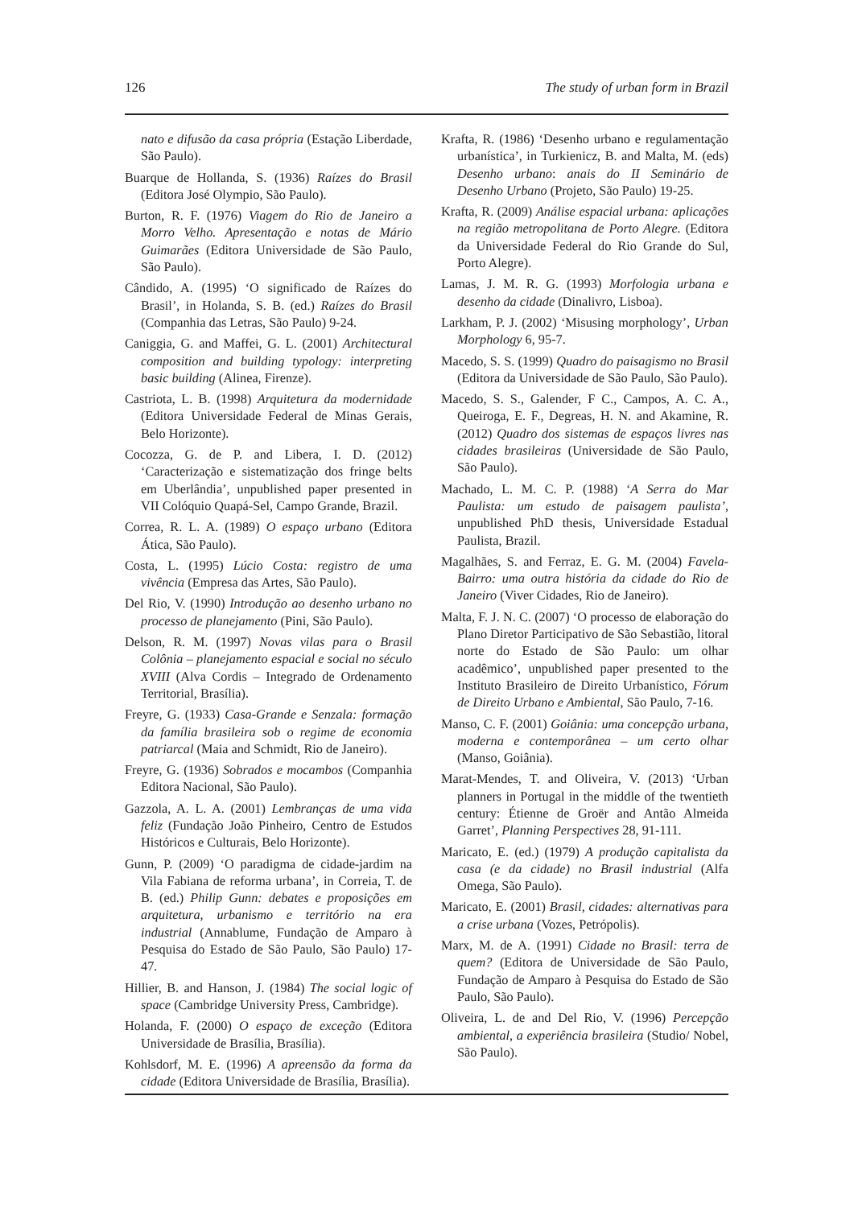126 The study of urban form in Brazil
nato e difusão da casa própria (Estação Liberdade, São Paulo).
Buarque de Hollanda, S. (1936) Raízes do Brasil (Editora José Olympio, São Paulo).
Burton, R. F. (1976) Viagem do Rio de Janeiro a Morro Velho. Apresentação e notas de Mário Guimarães (Editora Universidade de São Paulo, São Paulo).
Cândido, A. (1995) ‘O significado de Raízes do Brasil’, in Holanda, S. B. (ed.) Raízes do Brasil (Companhia das Letras, São Paulo) 9-24.
Caniggia, G. and Maffei, G. L. (2001) Architectural composition and building typology: interpreting basic building (Alinea, Firenze).
Castriota, L. B. (1998) Arquitetura da modernidade (Editora Universidade Federal de Minas Gerais, Belo Horizonte).
Cocozza, G. de P. and Libera, I. D. (2012) ‘Caracterização e sistematização dos fringe belts em Uberlândia’, unpublished paper presented in VII Colóquio Quapá-Sel, Campo Grande, Brazil.
Correa, R. L. A. (1989) O espaço urbano (Editora Ática, São Paulo).
Costa, L. (1995) Lúcio Costa: registro de uma vivência (Empresa das Artes, São Paulo).
Del Rio, V. (1990) Introdução ao desenho urbano no processo de planejamento (Pini, São Paulo).
Delson, R. M. (1997) Novas vilas para o Brasil Colônia – planejamento espacial e social no século XVIII (Alva Cordis – Integrado de Ordenamento Territorial, Brasília).
Freyre, G. (1933) Casa-Grande e Senzala: formação da família brasileira sob o regime de economia patriarcal (Maia and Schmidt, Rio de Janeiro).
Freyre, G. (1936) Sobrados e mocambos (Companhia Editora Nacional, São Paulo).
Gazzola, A. L. A. (2001) Lembranças de uma vida feliz (Fundação João Pinheiro, Centro de Estudos Históricos e Culturais, Belo Horizonte).
Gunn, P. (2009) ‘O paradigma de cidade-jardim na Vila Fabiana de reforma urbana’, in Correia, T. de B. (ed.) Philip Gunn: debates e proposições em arquitetura, urbanismo e território na era industrial (Annablume, Fundação de Amparo à Pesquisa do Estado de São Paulo, São Paulo) 17-47.
Hillier, B. and Hanson, J. (1984) The social logic of space (Cambridge University Press, Cambridge).
Holanda, F. (2000) O espaço de exceção (Editora Universidade de Brasília, Brasília).
Kohlsdorf, M. E. (1996) A apreensão da forma da cidade (Editora Universidade de Brasília, Brasília).
Krafta, R. (1986) ‘Desenho urbano e regulamentação urbanística’, in Turkienicz, B. and Malta, M. (eds) Desenho urbano: anais do II Seminário de Desenho Urbano (Projeto, São Paulo) 19-25.
Krafta, R. (2009) Análise espacial urbana: aplicações na região metropolitana de Porto Alegre. (Editora da Universidade Federal do Rio Grande do Sul, Porto Alegre).
Lamas, J. M. R. G. (1993) Morfologia urbana e desenho da cidade (Dinalivro, Lisboa).
Larkham, P. J. (2002) ‘Misusing morphology’, Urban Morphology 6, 95-7.
Macedo, S. S. (1999) Quadro do paisagismo no Brasil (Editora da Universidade de São Paulo, São Paulo).
Macedo, S. S., Galender, F C., Campos, A. C. A., Queiroga, E. F., Degreas, H. N. and Akamine, R. (2012) Quadro dos sistemas de espaços livres nas cidades brasileiras (Universidade de São Paulo, São Paulo).
Machado, L. M. C. P. (1988) ‘A Serra do Mar Paulista: um estudo de paisagem paulista’, unpublished PhD thesis, Universidade Estadual Paulista, Brazil.
Magalhães, S. and Ferraz, E. G. M. (2004) Favela-Bairro: uma outra história da cidade do Rio de Janeiro (Viver Cidades, Rio de Janeiro).
Malta, F. J. N. C. (2007) ‘O processo de elaboração do Plano Diretor Participativo de São Sebastião, litoral norte do Estado de São Paulo: um olhar acadêmico’, unpublished paper presented to the Instituto Brasileiro de Direito Urbanístico, Fórum de Direito Urbano e Ambiental, São Paulo, 7-16.
Manso, C. F. (2001) Goiânia: uma concepção urbana, moderna e contemporânea – um certo olhar (Manso, Goiânia).
Marat-Mendes, T. and Oliveira, V. (2013) ‘Urban planners in Portugal in the middle of the twentieth century: Étienne de Groër and Antão Almeida Garret’, Planning Perspectives 28, 91-111.
Maricato, E. (ed.) (1979) A produção capitalista da casa (e da cidade) no Brasil industrial (Alfa Omega, São Paulo).
Maricato, E. (2001) Brasil, cidades: alternativas para a crise urbana (Vozes, Petrópolis).
Marx, M. de A. (1991) Cidade no Brasil: terra de quem? (Editora de Universidade de São Paulo, Fundação de Amparo à Pesquisa do Estado de São Paulo, São Paulo).
Oliveira, L. de and Del Rio, V. (1996) Percepção ambiental, a experiência brasileira (Studio/ Nobel, São Paulo).